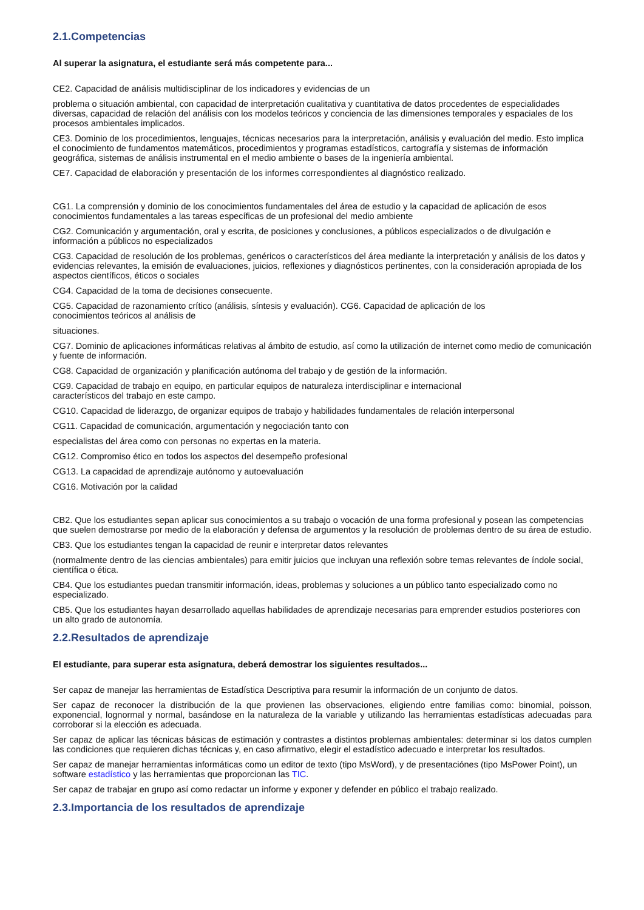2.1.Competencias
Al superar la asignatura, el estudiante será más competente para...
CE2. Capacidad de análisis multidisciplinar de los indicadores y evidencias de un
problema o situación ambiental, con capacidad de interpretación cualitativa y cuantitativa de datos procedentes de especialidades diversas, capacidad de relación del análisis con los modelos teóricos y conciencia de las dimensiones temporales y espaciales de los procesos ambientales implicados.
CE3. Dominio de los procedimientos, lenguajes, técnicas necesarios para la interpretación, análisis y evaluación del medio. Esto implica el conocimiento de fundamentos matemáticos, procedimientos y programas estadísticos, cartografía y sistemas de información geográfica, sistemas de análisis instrumental en el medio ambiente o bases de la ingeniería ambiental.
CE7. Capacidad de elaboración y presentación de los informes correspondientes al diagnóstico realizado.
CG1. La comprensión y dominio de los conocimientos fundamentales del área de estudio y la capacidad de aplicación de esos conocimientos fundamentales a las tareas específicas de un profesional del medio ambiente
CG2. Comunicación y argumentación, oral y escrita, de posiciones y conclusiones, a públicos especializados o de divulgación e información a públicos no especializados
CG3. Capacidad de resolución de los problemas, genéricos o característicos del área mediante la interpretación y análisis de los datos y evidencias relevantes, la emisión de evaluaciones, juicios, reflexiones y diagnósticos pertinentes, con la consideración apropiada de los aspectos científicos, éticos o sociales
CG4. Capacidad de la toma de decisiones consecuente.
CG5. Capacidad de razonamiento crítico (análisis, síntesis y evaluación). CG6. Capacidad de aplicación de los
conocimientos teóricos al análisis de
situaciones.
CG7. Dominio de aplicaciones informáticas relativas al ámbito de estudio, así como la utilización de internet como medio de comunicación y fuente de información.
CG8. Capacidad de organización y planificación autónoma del trabajo y de gestión de la información.
CG9. Capacidad de trabajo en equipo, en particular equipos de naturaleza interdisciplinar e internacional
característicos del trabajo en este campo.
CG10. Capacidad de liderazgo, de organizar equipos de trabajo y habilidades fundamentales de relación interpersonal
CG11. Capacidad de comunicación, argumentación y negociación tanto con
especialistas del área como con personas no expertas en la materia.
CG12. Compromiso ético en todos los aspectos del desempeño profesional
CG13. La capacidad de aprendizaje autónomo y autoevaluación
CG16. Motivación por la calidad
CB2. Que los estudiantes sepan aplicar sus conocimientos a su trabajo o vocación de una forma profesional y posean las competencias que suelen demostrarse por medio de la elaboración y defensa de argumentos y la resolución de problemas dentro de su área de estudio.
CB3. Que los estudiantes tengan la capacidad de reunir e interpretar datos relevantes
(normalmente dentro de las ciencias ambientales) para emitir juicios que incluyan una reflexión sobre temas relevantes de índole social, científica o ética.
CB4. Que los estudiantes puedan transmitir información, ideas, problemas y soluciones a un público tanto especializado como no especializado.
CB5. Que los estudiantes hayan desarrollado aquellas habilidades de aprendizaje necesarias para emprender estudios posteriores con un alto grado de autonomía.
2.2.Resultados de aprendizaje
El estudiante, para superar esta asignatura, deberá demostrar los siguientes resultados...
Ser capaz de manejar las herramientas de Estadística Descriptiva para resumir la información de un conjunto de datos.
Ser capaz de reconocer la distribución de la que provienen las observaciones, eligiendo entre familias como: binomial, poisson, exponencial, lognormal y normal, basándose en la naturaleza de la variable y utilizando las herramientas estadísticas adecuadas para corroborar si la elección es adecuada.
Ser capaz de aplicar las técnicas básicas de estimación y contrastes a distintos problemas ambientales: determinar si los datos cumplen las condiciones que requieren dichas técnicas y, en caso afirmativo, elegir el estadístico adecuado e interpretar los resultados.
Ser capaz de manejar herramientas informáticas como un editor de texto (tipo MsWord), y de presentaciónes (tipo MsPower Point), un software estadístico y las herramientas que proporcionan las TIC.
Ser capaz de trabajar en grupo así como redactar un informe y exponer y defender en público el trabajo realizado.
2.3.Importancia de los resultados de aprendizaje